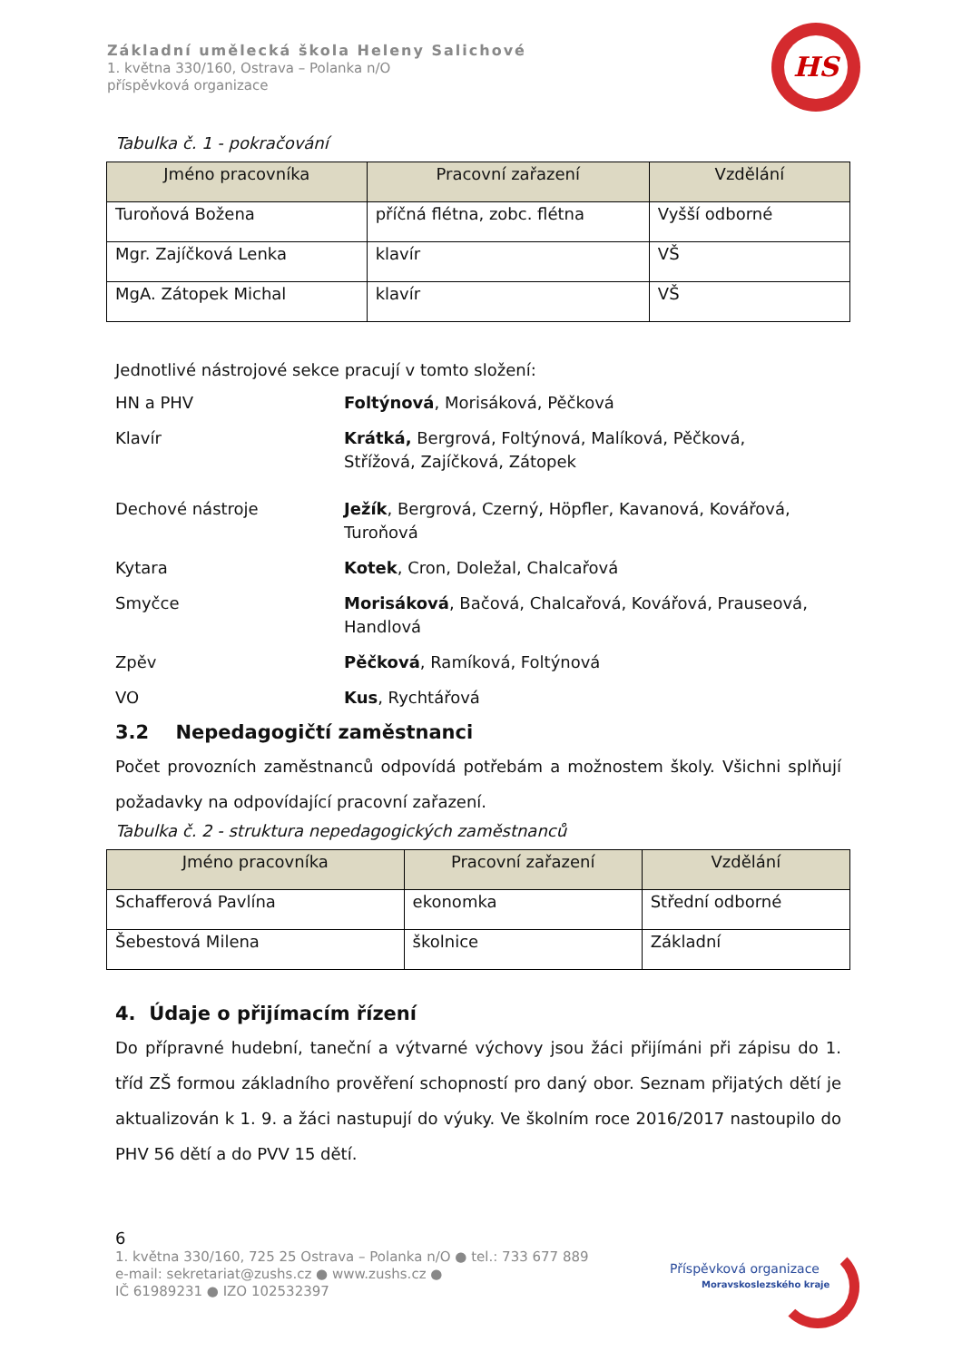Základní umělecká škola Heleny Salichové
1. května 330/160, Ostrava – Polanka n/O
příspěvková organizace
HS
Tabulka č. 1 - pokračování
| Jméno pracovníka | Pracovní zařazení | Vzdělání |
| --- | --- | --- |
| Turoňová Božena | příčná flétna, zobc. flétna | Vyšší odborné |
| Mgr. Zajíčková Lenka | klavír | VŠ |
| MgA. Zátopek Michal | klavír | VŠ |
Jednotlivé nástrojové sekce pracují v tomto složení:
HN a PHV Foltýnová, Morisáková, Pěčková
Klavír Krátká, Bergrová, Foltýnová, Malíková, Pěčková,
Střížová, Zajíčková, Zátopek
Dechové nástroje Ježík, Bergrová, Czerný, Höpfler, Kavanová, Kovářová,
Turoňová
Kytara Kotek, Cron, Doležal, Chalcařová
Smyčce Morisáková, Bačová, Chalcařová, Kovářová, Prauseová,
Handlová
Zpěv Pěčková, Ramíková, Foltýnová
VO Kus, Rychtářová
3.2 Nepedagogičtí zaměstnanci
Počet provozních zaměstnanců odpovídá potřebám a možnostem školy. Všichni splňují požadavky na odpovídající pracovní zařazení.
Tabulka č. 2 - struktura nepedagogických zaměstnanců
| Jméno pracovníka | Pracovní zařazení | Vzdělání |
| --- | --- | --- |
| Schafferová Pavlína | ekonomka | Střední odborné |
| Šebestová Milena | školnice | Základní |
4. Údaje o přijímacím řízení
Do přípravné hudební, taneční a výtvarné výchovy jsou žáci přijímáni při zápisu do 1. tříd ZŠ formou základního prověření schopností pro daný obor. Seznam přijatých dětí je aktualizován k 1. 9. a žáci nastupují do výuky. Ve školním roce 2016/2017 nastoupilo do PHV 56 dětí a do PVV 15 dětí.
6
1. května 330/160, 725 25 Ostrava – Polanka n/O ● tel.: 733 677 889
e-mail: sekretariat@zushs.cz ● www.zushs.cz ●
IČ 61989231 ● IZO 102532397
Příspěvková organizace
Moravskoslezského kraje